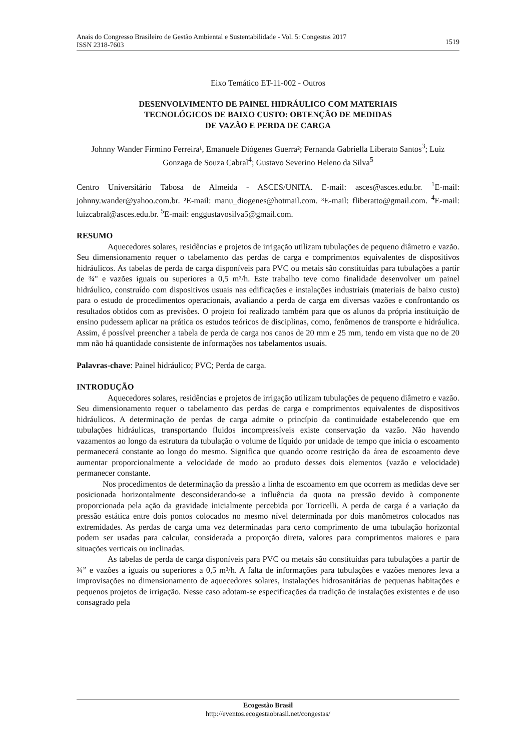Anais do Congresso Brasileiro de Gestão Ambiental e Sustentabilidade - Vol. 5: Congestas 2017
ISSN 2318-7603
1519
Eixo Temático ET-11-002 - Outros
DESENVOLVIMENTO DE PAINEL HIDRÁULICO COM MATERIAIS
TECNOLÓGICOS DE BAIXO CUSTO: OBTENÇÃO DE MEDIDAS
DE VAZÃO E PERDA DE CARGA
Johnny Wander Firmino Ferreira¹, Emanuele Diógenes Guerra²; Fernanda Gabriella Liberato Santos<sup>3</sup>; Luiz Gonzaga de Souza Cabral<sup>4</sup>; Gustavo Severino Heleno da Silva<sup>5</sup>
Centro Universitário Tabosa de Almeida - ASCES/UNITA. E-mail: asces@asces.edu.br. <sup>1</sup>E-mail: johnny.wander@yahoo.com.br. ²E-mail: manu_diogenes@hotmail.com. ³E-mail: fliberatto@gmail.com. <sup>4</sup>E-mail: luizcabral@asces.edu.br. <sup>5</sup>E-mail: enggustavosilva5@gmail.com.
RESUMO
Aquecedores solares, residências e projetos de irrigação utilizam tubulações de pequeno diâmetro e vazão. Seu dimensionamento requer o tabelamento das perdas de carga e comprimentos equivalentes de dispositivos hidráulicos. As tabelas de perda de carga disponíveis para PVC ou metais são constituídas para tubulações a partir de ¾" e vazões iguais ou superiores a 0,5 m³/h. Este trabalho teve como finalidade desenvolver um painel hidráulico, construído com dispositivos usuais nas edificações e instalações industriais (materiais de baixo custo) para o estudo de procedimentos operacionais, avaliando a perda de carga em diversas vazões e confrontando os resultados obtidos com as previsões. O projeto foi realizado também para que os alunos da própria instituição de ensino pudessem aplicar na prática os estudos teóricos de disciplinas, como, fenômenos de transporte e hidráulica. Assim, é possível preencher a tabela de perda de carga nos canos de 20 mm e 25 mm, tendo em vista que no de 20 mm não há quantidade consistente de informações nos tabelamentos usuais.
Palavras-chave: Painel hidráulico; PVC; Perda de carga.
INTRODUÇÃO
Aquecedores solares, residências e projetos de irrigação utilizam tubulações de pequeno diâmetro e vazão. Seu dimensionamento requer o tabelamento das perdas de carga e comprimentos equivalentes de dispositivos hidráulicos. A determinação de perdas de carga admite o princípio da continuidade estabelecendo que em tubulações hidráulicas, transportando fluidos incompressíveis existe conservação da vazão. Não havendo vazamentos ao longo da estrutura da tubulação o volume de líquido por unidade de tempo que inicia o escoamento permanecerá constante ao longo do mesmo. Significa que quando ocorre restrição da área de escoamento deve aumentar proporcionalmente a velocidade de modo ao produto desses dois elementos (vazão e velocidade) permanecer constante.
Nos procedimentos de determinação da pressão a linha de escoamento em que ocorrem as medidas deve ser posicionada horizontalmente desconsiderando-se a influência da quota na pressão devido à componente proporcionada pela ação da gravidade inicialmente percebida por Torricelli. A perda de carga é a variação da pressão estática entre dois pontos colocados no mesmo nível determinada por dois manômetros colocados nas extremidades. As perdas de carga uma vez determinadas para certo comprimento de uma tubulação horizontal podem ser usadas para calcular, considerada a proporção direta, valores para comprimentos maiores e para situações verticais ou inclinadas.
As tabelas de perda de carga disponíveis para PVC ou metais são constituídas para tubulações a partir de ¾” e vazões a iguais ou superiores a 0,5 m³/h. A falta de informações para tubulações e vazões menores leva a improvisações no dimensionamento de aquecedores solares, instalações hidrosanitárias de pequenas habitações e pequenos projetos de irrigação. Nesse caso adotam-se especificações da tradição de instalações existentes e de uso consagrado pela
Ecogestão Brasil
http://eventos.ecogestaobrasil.net/congestas/